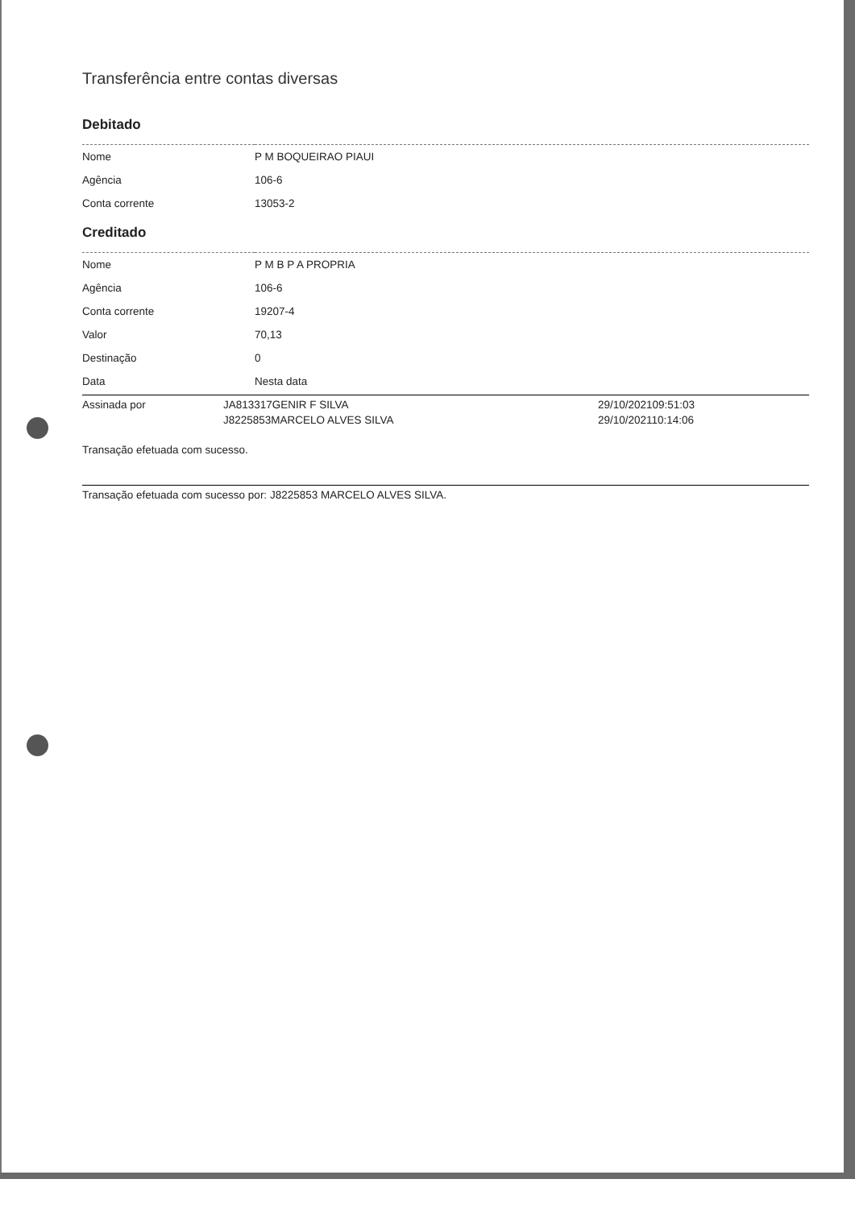Transferência entre contas diversas
Debitado
| Nome | P M BOQUEIRAO PIAUI |
| Agência | 106-6 |
| Conta corrente | 13053-2 |
Creditado
| Nome | P M B P A PROPRIA |
| Agência | 106-6 |
| Conta corrente | 19207-4 |
| Valor | 70,13 |
| Destinação | 0 |
| Data | Nesta data |
| Assinada por | JA813317GENIR F SILVA | 29/10/202109:51:03 |
| | J8225853MARCELO ALVES SILVA | 29/10/202110:14:06 |
Transação efetuada com sucesso.
Transação efetuada com sucesso por: J8225853 MARCELO ALVES SILVA.